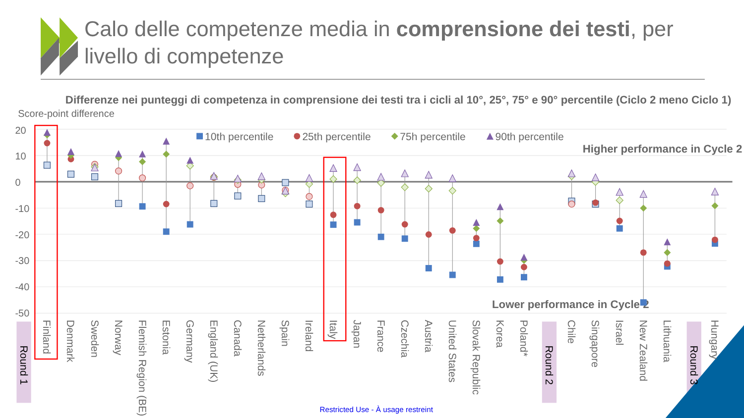Calo delle competenze media in comprensione dei testi, per
livello di competenze
Differenze nei punteggi di competenza in comprensione dei testi tra i cicli al 10°, 25°, 75° e 90° percentile (Ciclo 2 meno Ciclo 1)
Score-point difference
20
10
0
-10
-20
-30
-40
-50
10th percentile
25th percentile
75h percentile
90th percentile
Higher performance in Cycle 2
Lower performance in Cycle 2
Round 1
Finland
Denmark
Sweden
Norway
Flemish Region (BE)
Estonia
Germany
England (UK)
Canada
Netherlands
Spain
Ireland
Italy
Japan
France
Czechia
Austria
United States
Slovak Republic
Korea
Poland*
Round 2
Chile
Singapore
Israel
New Zealand
Lithuania
Round 3
Hungary
Restricted Use - À usage restreint